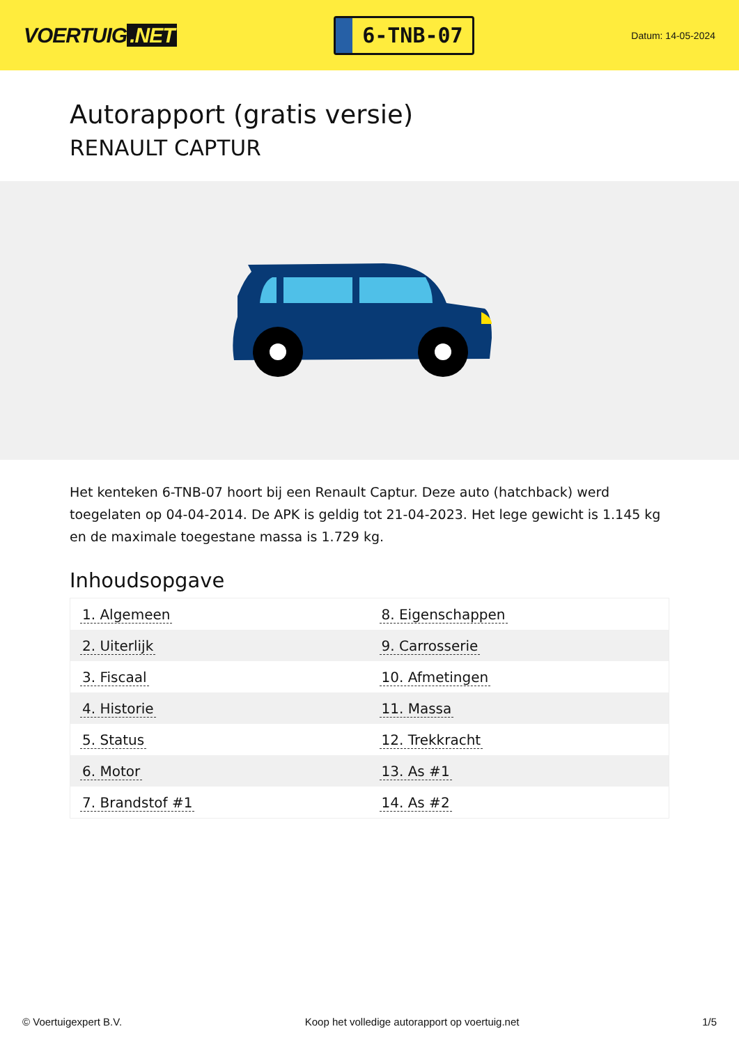VOERTUIG.NET
6-TNB-07
Datum: 14-05-2024
Autorapport (gratis versie)
RENAULT CAPTUR
Het kenteken 6-TNB-07 hoort bij een Renault Captur. Deze auto (hatchback) werd toegelaten op 04-04-2014. De APK is geldig tot 21-04-2023. Het lege gewicht is 1.145 kg en de maximale toegestane massa is 1.729 kg.
Inhoudsopgave
| 1. Algemeen | 8. Eigenschappen |
| 2. Uiterlijk | 9. Carrosserie |
| 3. Fiscaal | 10. Afmetingen |
| 4. Historie | 11. Massa |
| 5. Status | 12. Trekkracht |
| 6. Motor | 13. As #1 |
| 7. Brandstof #1 | 14. As #2 |
© Voertuigexpert B.V. Koop het volledige autorapport op voertuig.net 1/5